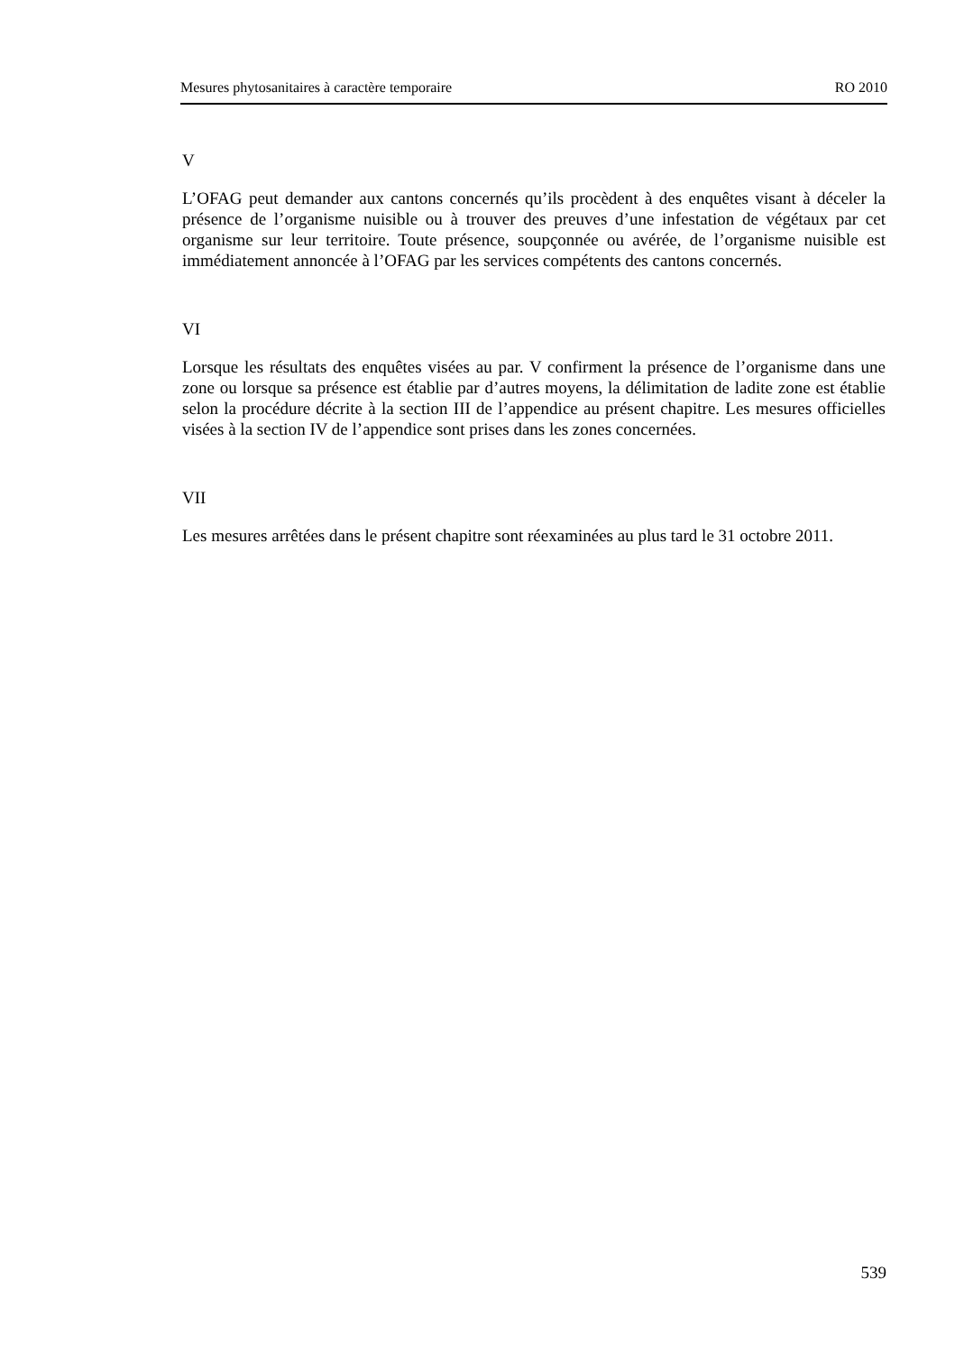Mesures phytosanitaires à caractère temporaire RO 2010
V
L’OFAG peut demander aux cantons concernés qu’ils procèdent à des enquêtes visant à déceler la présence de l’organisme nuisible ou à trouver des preuves d’une infestation de végétaux par cet organisme sur leur territoire. Toute présence, soup­çonnée ou avérée, de l’organisme nuisible est immédiatement annoncée à l’OFAG par les services compétents des cantons concernés.
VI
Lorsque les résultats des enquêtes visées au par. V confirment la présence de l’organisme dans une zone ou lorsque sa présence est établie par d’autres moyens, la délimitation de ladite zone est établie selon la procédure décrite à la section III de l’appendice au présent chapitre. Les mesures officielles visées à la section IV de l’appendice sont prises dans les zones concernées.
VII
Les mesures arrêtées dans le présent chapitre sont réexaminées au plus tard le 31 octobre 2011.
539